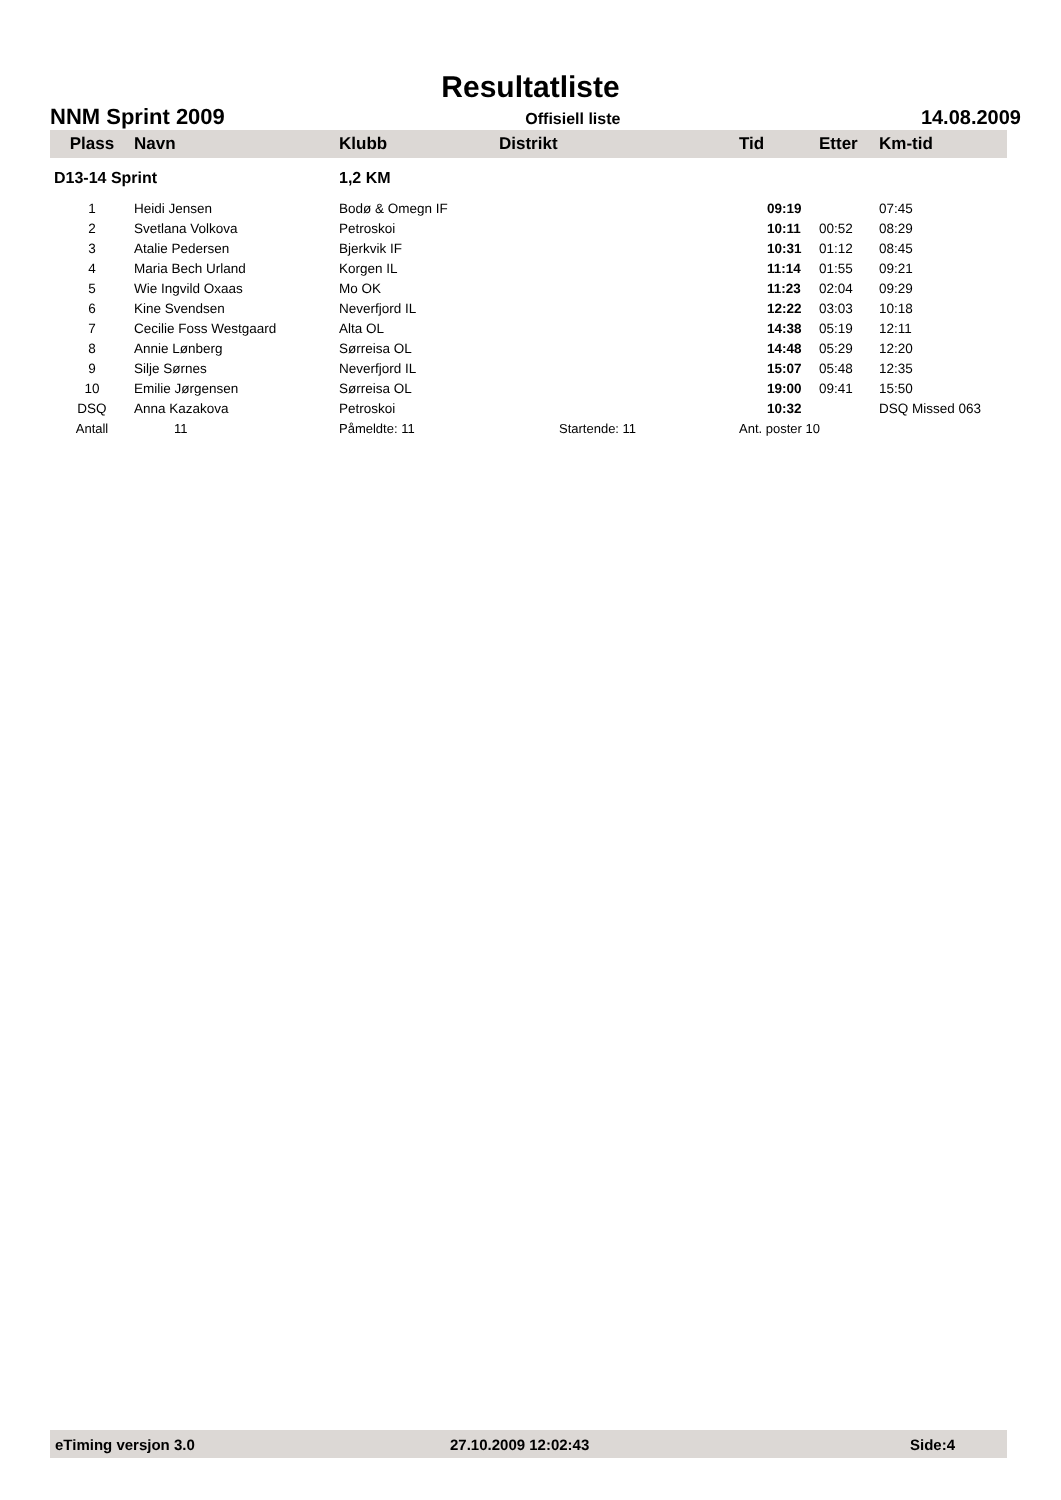Resultatliste
NNM Sprint 2009 Offisiell liste 14.08.2009
| Plass | Navn | Klubb | Distrikt | Tid | Etter | Km-tid |
| --- | --- | --- | --- | --- | --- | --- |
| D13-14 Sprint | | 1,2 KM | | | | |
| 1 | Heidi Jensen | Bodø & Omegn IF | | 09:19 | | 07:45 |
| 2 | Svetlana Volkova | Petroskoi | | 10:11 | 00:52 | 08:29 |
| 3 | Atalie Pedersen | Bjerkvik IF | | 10:31 | 01:12 | 08:45 |
| 4 | Maria Bech Urland | Korgen IL | | 11:14 | 01:55 | 09:21 |
| 5 | Wie Ingvild Oxaas | Mo OK | | 11:23 | 02:04 | 09:29 |
| 6 | Kine Svendsen | Neverfjord IL | | 12:22 | 03:03 | 10:18 |
| 7 | Cecilie Foss Westgaard | Alta OL | | 14:38 | 05:19 | 12:11 |
| 8 | Annie Lønberg | Sørreisa OL | | 14:48 | 05:29 | 12:20 |
| 9 | Silje Sørnes | Neverfjord IL | | 15:07 | 05:48 | 12:35 |
| 10 | Emilie Jørgensen | Sørreisa OL | | 19:00 | 09:41 | 15:50 |
| DSQ | Anna Kazakova | Petroskoi | | 10:32 | | DSQ Missed 063 |
| Antall | 11 | Påmeldte: 11 | Startende: 11 | Ant. poster 10 | | |
eTiming versjon 3.0 27.10.2009 12:02:43 Side:4